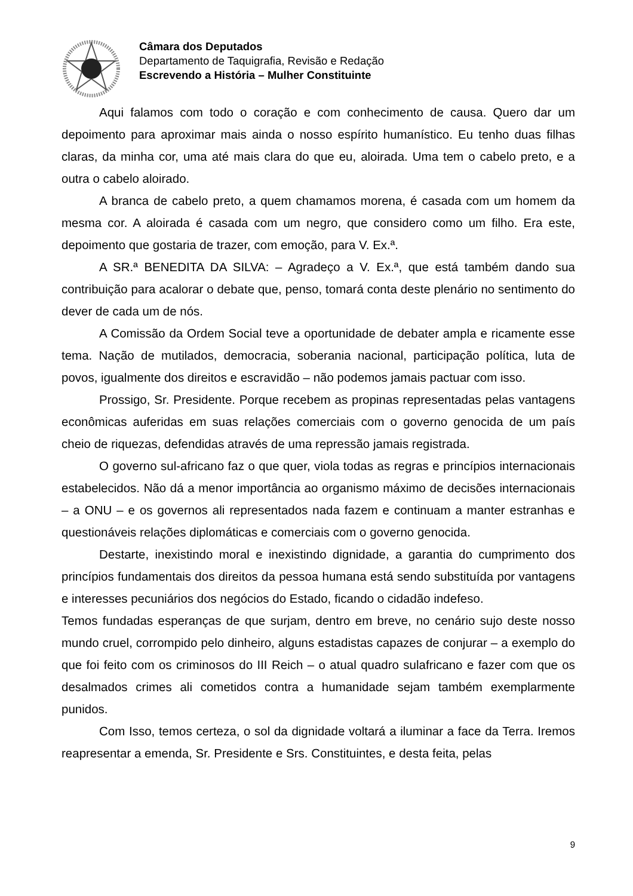Câmara dos Deputados
Departamento de Taquigrafia, Revisão e Redação
Escrevendo a História – Mulher Constituinte
Aqui falamos com todo o coração e com conhecimento de causa. Quero dar um depoimento para aproximar mais ainda o nosso espírito humanístico. Eu tenho duas filhas claras, da minha cor, uma até mais clara do que eu, aloirada. Uma tem o cabelo preto, e a outra o cabelo aloirado.
A branca de cabelo preto, a quem chamamos morena, é casada com um homem da mesma cor. A aloirada é casada com um negro, que considero como um filho. Era este, depoimento que gostaria de trazer, com emoção, para V. Ex.ª.
A SR.ª BENEDITA DA SILVA: – Agradeço a V. Ex.ª, que está também dando sua contribuição para acalorar o debate que, penso, tomará conta deste plenário no sentimento do dever de cada um de nós.
A Comissão da Ordem Social teve a oportunidade de debater ampla e ricamente esse tema. Nação de mutilados, democracia, soberania nacional, participação política, luta de povos, igualmente dos direitos e escravidão – não podemos jamais pactuar com isso.
Prossigo, Sr. Presidente. Porque recebem as propinas representadas pelas vantagens econômicas auferidas em suas relações comerciais com o governo genocida de um país cheio de riquezas, defendidas através de uma repressão jamais registrada.
O governo sul-africano faz o que quer, viola todas as regras e princípios internacionais estabelecidos. Não dá a menor importância ao organismo máximo de decisões internacionais – a ONU – e os governos ali representados nada fazem e continuam a manter estranhas e questionáveis relações diplomáticas e comerciais com o governo genocida.
Destarte, inexistindo moral e inexistindo dignidade, a garantia do cumprimento dos princípios fundamentais dos direitos da pessoa humana está sendo substituída por vantagens e interesses pecuniários dos negócios do Estado, ficando o cidadão indefeso.
Temos fundadas esperanças de que surjam, dentro em breve, no cenário sujo deste nosso mundo cruel, corrompido pelo dinheiro, alguns estadistas capazes de conjurar – a exemplo do que foi feito com os criminosos do III Reich – o atual quadro sulafricano e fazer com que os desalmados crimes ali cometidos contra a humanidade sejam também exemplarmente punidos.
Com Isso, temos certeza, o sol da dignidade voltará a iluminar a face da Terra. Iremos reapresentar a emenda, Sr. Presidente e Srs. Constituintes, e desta feita, pelas
9